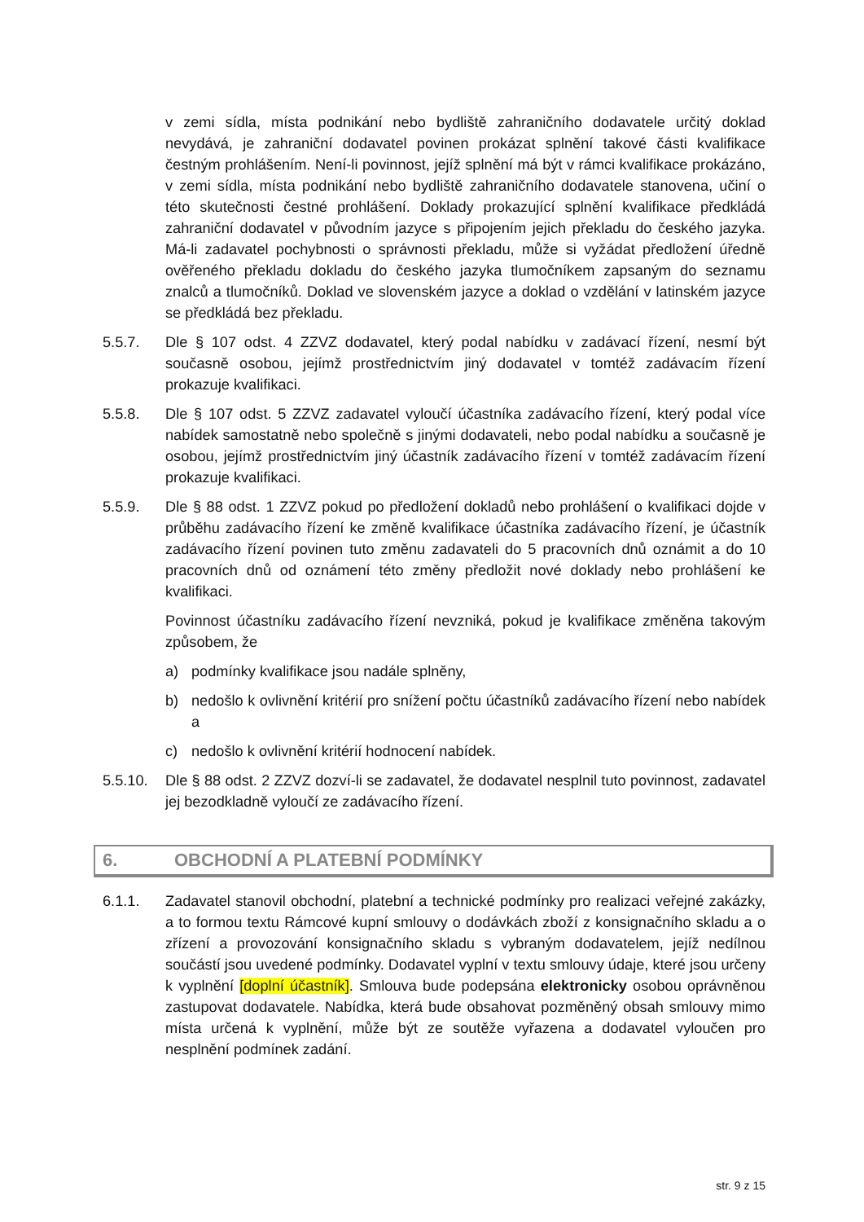v zemi sídla, místa podnikání nebo bydliště zahraničního dodavatele určitý doklad nevydává, je zahraniční dodavatel povinen prokázat splnění takové části kvalifikace čestným prohlášením. Není-li povinnost, jejíž splnění má být v rámci kvalifikace prokázáno, v zemi sídla, místa podnikání nebo bydliště zahraničního dodavatele stanovena, učiní o této skutečnosti čestné prohlášení. Doklady prokazující splnění kvalifikace předkládá zahraniční dodavatel v původním jazyce s připojením jejich překladu do českého jazyka. Má-li zadavatel pochybnosti o správnosti překladu, může si vyžádat předložení úředně ověřeného překladu dokladu do českého jazyka tlumočníkem zapsaným do seznamu znalců a tlumočníků. Doklad ve slovenském jazyce a doklad o vzdělání v latinském jazyce se předkládá bez překladu.
5.5.7. Dle § 107 odst. 4 ZZVZ dodavatel, který podal nabídku v zadávací řízení, nesmí být současně osobou, jejímž prostřednictvím jiný dodavatel v tomtéž zadávacím řízení prokazuje kvalifikaci.
5.5.8. Dle § 107 odst. 5 ZZVZ zadavatel vyloučí účastníka zadávacího řízení, který podal více nabídek samostatně nebo společně s jinými dodavateli, nebo podal nabídku a současně je osobou, jejímž prostřednictvím jiný účastník zadávacího řízení v tomtéž zadávacím řízení prokazuje kvalifikaci.
5.5.9. Dle § 88 odst. 1 ZZVZ pokud po předložení dokladů nebo prohlášení o kvalifikaci dojde v průběhu zadávacího řízení ke změně kvalifikace účastníka zadávacího řízení, je účastník zadávacího řízení povinen tuto změnu zadavateli do 5 pracovních dnů oznámit a do 10 pracovních dnů od oznámení této změny předložit nové doklady nebo prohlášení ke kvalifikaci.
Povinnost účastníku zadávacího řízení nevzniká, pokud je kvalifikace změněna takovým způsobem, že
a) podmínky kvalifikace jsou nadále splněny,
b) nedošlo k ovlivnění kritérií pro snížení počtu účastníků zadávacího řízení nebo nabídek a
c) nedošlo k ovlivnění kritérií hodnocení nabídek.
5.5.10. Dle § 88 odst. 2 ZZVZ dozví-li se zadavatel, že dodavatel nesplnil tuto povinnost, zadavatel jej bezodkladně vyloučí ze zadávacího řízení.
6. OBCHODNÍ A PLATEBNÍ PODMÍNKY
6.1.1. Zadavatel stanovil obchodní, platební a technické podmínky pro realizaci veřejné zakázky, a to formou textu Rámcové kupní smlouvy o dodávkách zboží z konsignačního skladu a o zřízení a provozování konsignačního skladu s vybraným dodavatelem, jejíž nedílnou součástí jsou uvedené podmínky. Dodavatel vyplní v textu smlouvy údaje, které jsou určeny k vyplnění [doplní účastník]. Smlouva bude podepsána elektronicky osobou oprávněnou zastupovat dodavatele. Nabídka, která bude obsahovat pozměněný obsah smlouvy mimo místa určená k vyplnění, může být ze soutěže vyřazena a dodavatel vyloučen pro nesplnění podmínek zadání.
str. 9 z 15